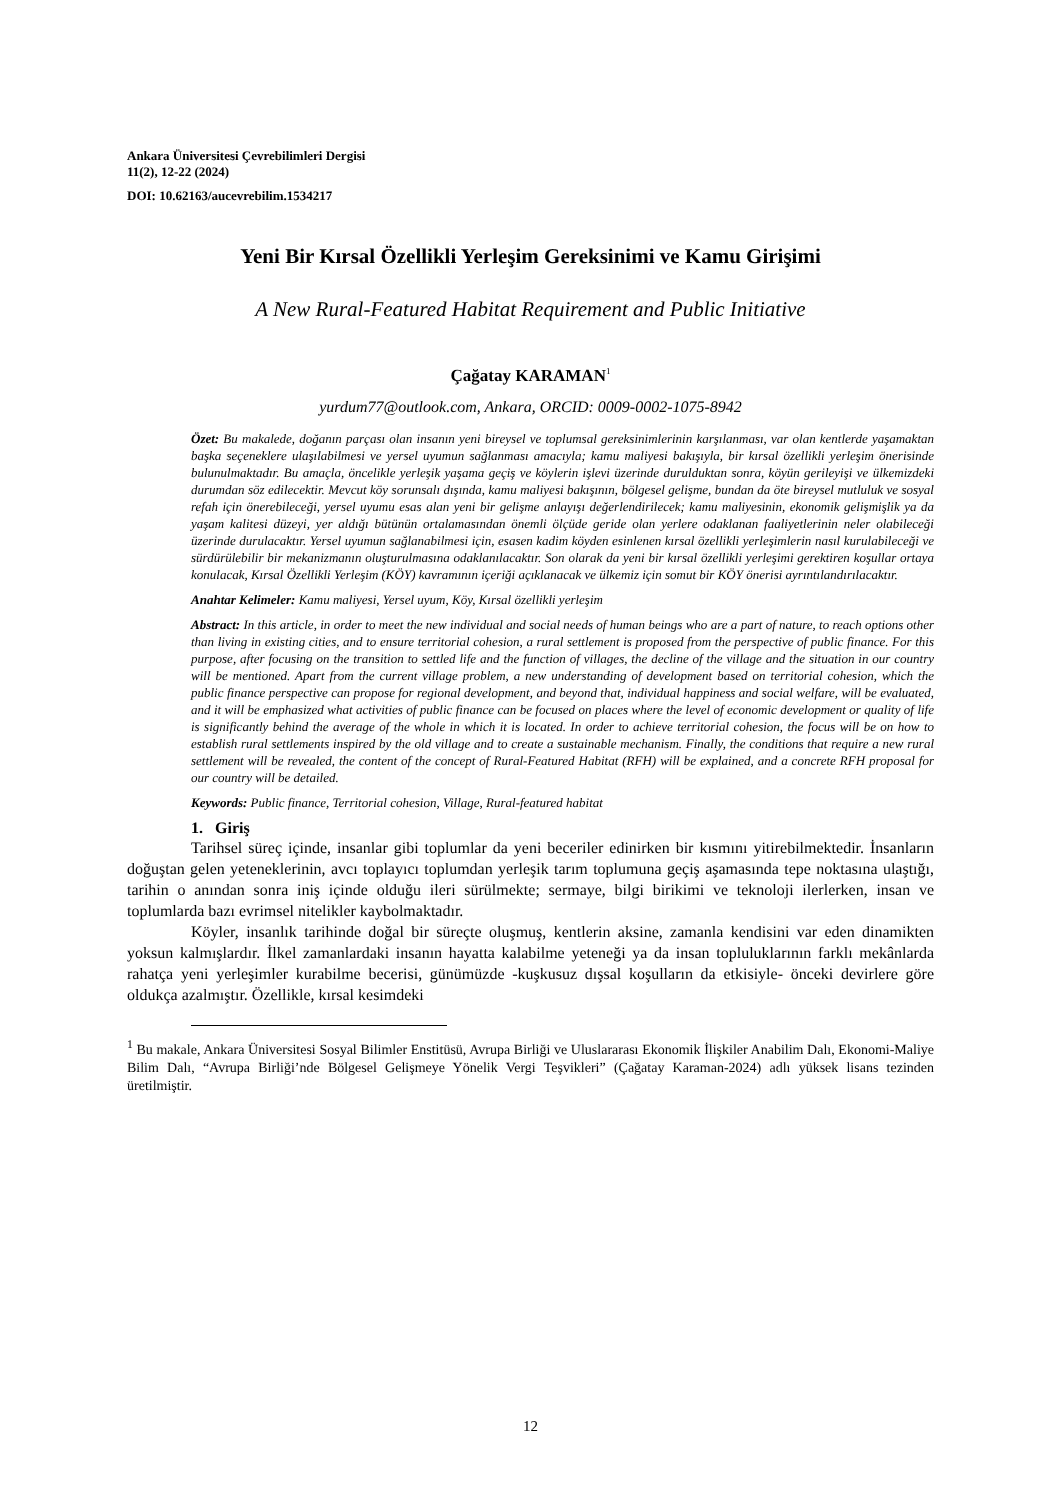Ankara Üniversitesi Çevrebilimleri Dergisi
11(2), 12-22 (2024)
DOI: 10.62163/aucevrebilim.1534217
Yeni Bir Kırsal Özellikli Yerleşim Gereksinimi ve Kamu Girişimi
A New Rural-Featured Habitat Requirement and Public Initiative
Çağatay KARAMAN<sup>1</sup>
yurdum77@outlook.com, Ankara, ORCID: 0009-0002-1075-8942
Özet: Bu makalede, doğanın parçası olan insanın yeni bireysel ve toplumsal gereksinimlerinin karşılanması, var olan kentlerde yaşamaktan başka seçeneklere ulaşılabilmesi ve yersel uyumun sağlanması amacıyla; kamu maliyesi bakışıyla, bir kırsal özellikli yerleşim önerisinde bulunulmaktadır. Bu amaçla, öncelikle yerleşik yaşama geçiş ve köylerin işlevi üzerinde durulduktan sonra, köyün gerileyişi ve ülkemizdeki durumdan söz edilecektir. Mevcut köy sorunsalı dışında, kamu maliyesi bakışının, bölgesel gelişme, bundan da öte bireysel mutluluk ve sosyal refah için önerebileceği, yersel uyumu esas alan yeni bir gelişme anlayışı değerlendirilecek; kamu maliyesinin, ekonomik gelişmişlik ya da yaşam kalitesi düzeyi, yer aldığı bütünün ortalamasından önemli ölçüde geride olan yerlere odaklanan faaliyetlerinin neler olabileceği üzerinde durulacaktır. Yersel uyumun sağlanabilmesi için, esasen kadim köyden esinlenen kırsal özellikli yerleşimlerin nasıl kurulabileceği ve sürdürülebilir bir mekanizmanın oluşturulmasına odaklanılacaktır. Son olarak da yeni bir kırsal özellikli yerleşimi gerektiren koşullar ortaya konulacak, Kırsal Özellikli Yerleşim (KÖY) kavramının içeriği açıklanacak ve ülkemiz için somut bir KÖY önerisi ayrıntılandırılacaktır.
Anahtar Kelimeler: Kamu maliyesi, Yersel uyum, Köy, Kırsal özellikli yerleşim
Abstract: In this article, in order to meet the new individual and social needs of human beings who are a part of nature, to reach options other than living in existing cities, and to ensure territorial cohesion, a rural settlement is proposed from the perspective of public finance. For this purpose, after focusing on the transition to settled life and the function of villages, the decline of the village and the situation in our country will be mentioned. Apart from the current village problem, a new understanding of development based on territorial cohesion, which the public finance perspective can propose for regional development, and beyond that, individual happiness and social welfare, will be evaluated, and it will be emphasized what activities of public finance can be focused on places where the level of economic development or quality of life is significantly behind the average of the whole in which it is located. In order to achieve territorial cohesion, the focus will be on how to establish rural settlements inspired by the old village and to create a sustainable mechanism. Finally, the conditions that require a new rural settlement will be revealed, the content of the concept of Rural-Featured Habitat (RFH) will be explained, and a concrete RFH proposal for our country will be detailed.
Keywords: Public finance, Territorial cohesion, Village, Rural-featured habitat
1. Giriş
Tarihsel süreç içinde, insanlar gibi toplumlar da yeni beceriler edinirken bir kısmını yitirebilmektedir. İnsanların doğuştan gelen yeteneklerinin, avcı toplayıcı toplumdan yerleşik tarım toplumuna geçiş aşamasında tepe noktasına ulaştığı, tarihin o anından sonra iniş içinde olduğu ileri sürülmekte; sermaye, bilgi birikimi ve teknoloji ilerlerken, insan ve toplumlarda bazı evrimsel nitelikler kaybolmaktadır.
Köyler, insanlık tarihinde doğal bir süreçte oluşmuş, kentlerin aksine, zamanla kendisini var eden dinamikten yoksun kalmışlardır. İlkel zamanlardaki insanın hayatta kalabilme yeteneği ya da insan topluluklarının farklı mekânlarda rahatça yeni yerleşimler kurabilme becerisi, günümüzde -kuşkusuz dışsal koşulların da etkisiyle- önceki devirlere göre oldukça azalmıştır. Özellikle, kırsal kesimdeki
<sup>1</sup> Bu makale, Ankara Üniversitesi Sosyal Bilimler Enstitüsü, Avrupa Birliği ve Uluslararası Ekonomik İlişkiler Anabilim Dalı, Ekonomi-Maliye Bilim Dalı, “Avrupa Birliği’nde Bölgesel Gelişmeye Yönelik Vergi Teşvikleri” (Çağatay Karaman-2024) adlı yüksek lisans tezinden üretilmiştir.
12